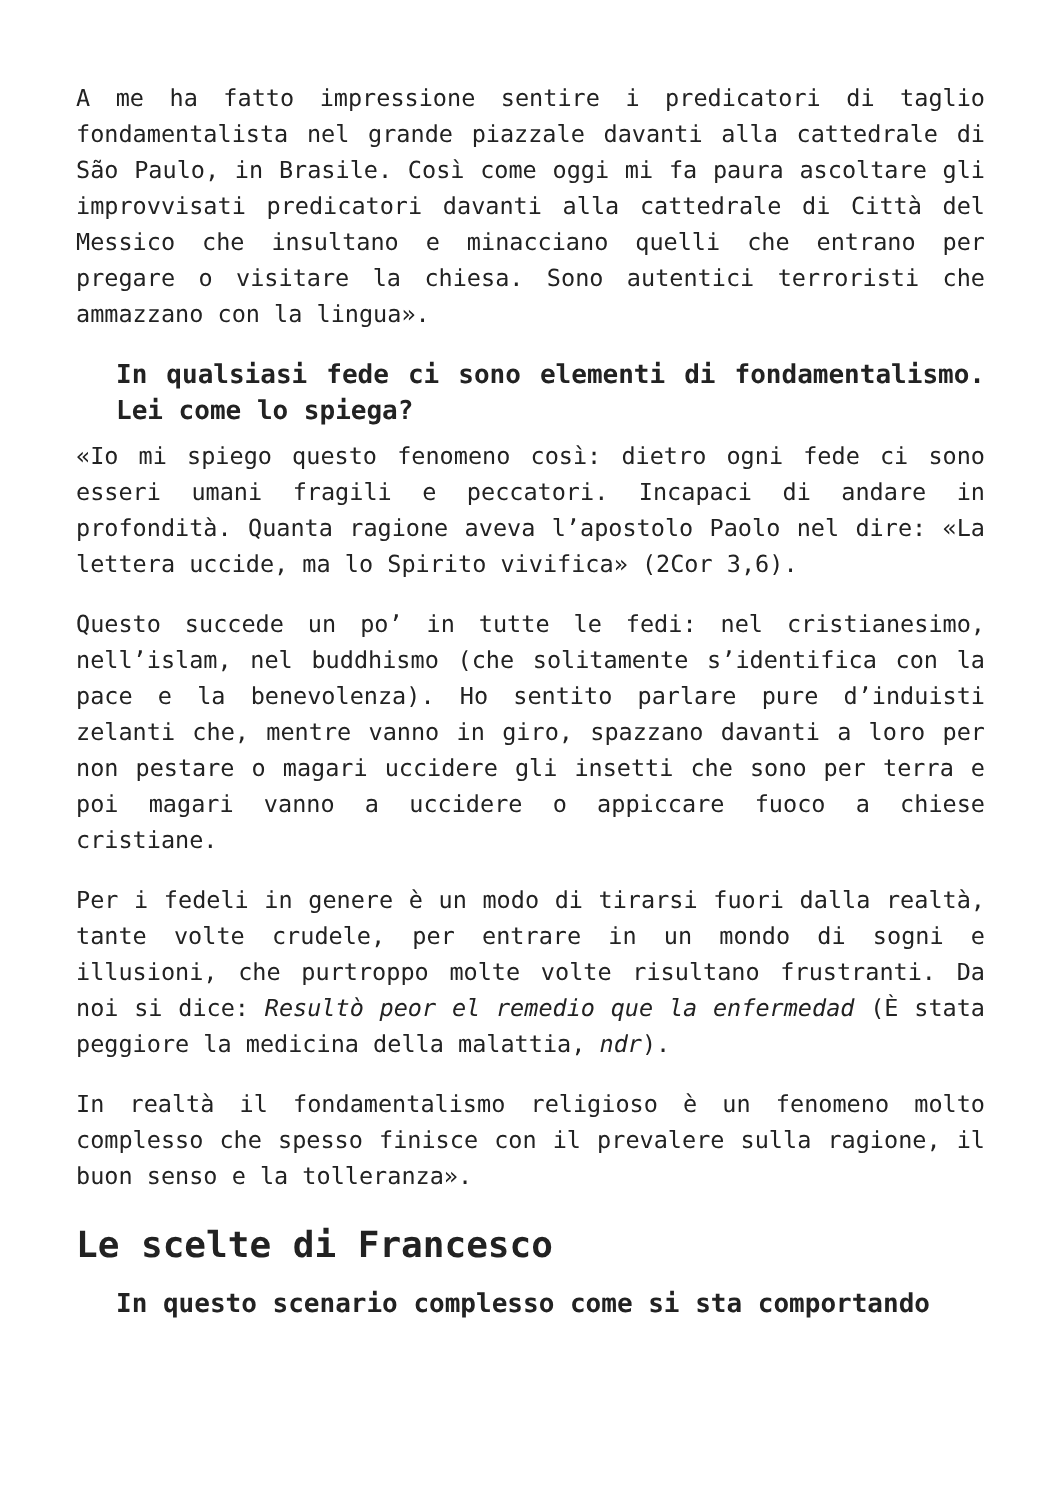A me ha fatto impressione sentire i predicatori di taglio fondamentalista nel grande piazzale davanti alla cattedrale di São Paulo, in Brasile. Così come oggi mi fa paura ascoltare gli improvvisati predicatori davanti alla cattedrale di Città del Messico che insultano e minacciano quelli che entrano per pregare o visitare la chiesa. Sono autentici terroristi che ammazzano con la lingua».
In qualsiasi fede ci sono elementi di fondamentalismo. Lei come lo spiega?
«Io mi spiego questo fenomeno così: dietro ogni fede ci sono esseri umani fragili e peccatori. Incapaci di andare in profondità. Quanta ragione aveva l’apostolo Paolo nel dire: «La lettera uccide, ma lo Spirito vivifica» (2Cor 3,6).
Questo succede un po’ in tutte le fedi: nel cristianesimo, nell’islam, nel buddhismo (che solitamente s’identifica con la pace e la benevolenza). Ho sentito parlare pure d’induisti zelanti che, mentre vanno in giro, spazzano davanti a loro per non pestare o magari uccidere gli insetti che sono per terra e poi magari vanno a uccidere o appiccare fuoco a chiese cristiane.
Per i fedeli in genere è un modo di tirarsi fuori dalla realtà, tante volte crudele, per entrare in un mondo di sogni e illusioni, che purtroppo molte volte risultano frustranti. Da noi si dice: Resultò peor el remedio que la enfermedad (È stata peggiore la medicina della malattia, ndr).
In realtà il fondamentalismo religioso è un fenomeno molto complesso che spesso finisce con il prevalere sulla ragione, il buon senso e la tolleranza».
Le scelte di Francesco
In questo scenario complesso come si sta comportando